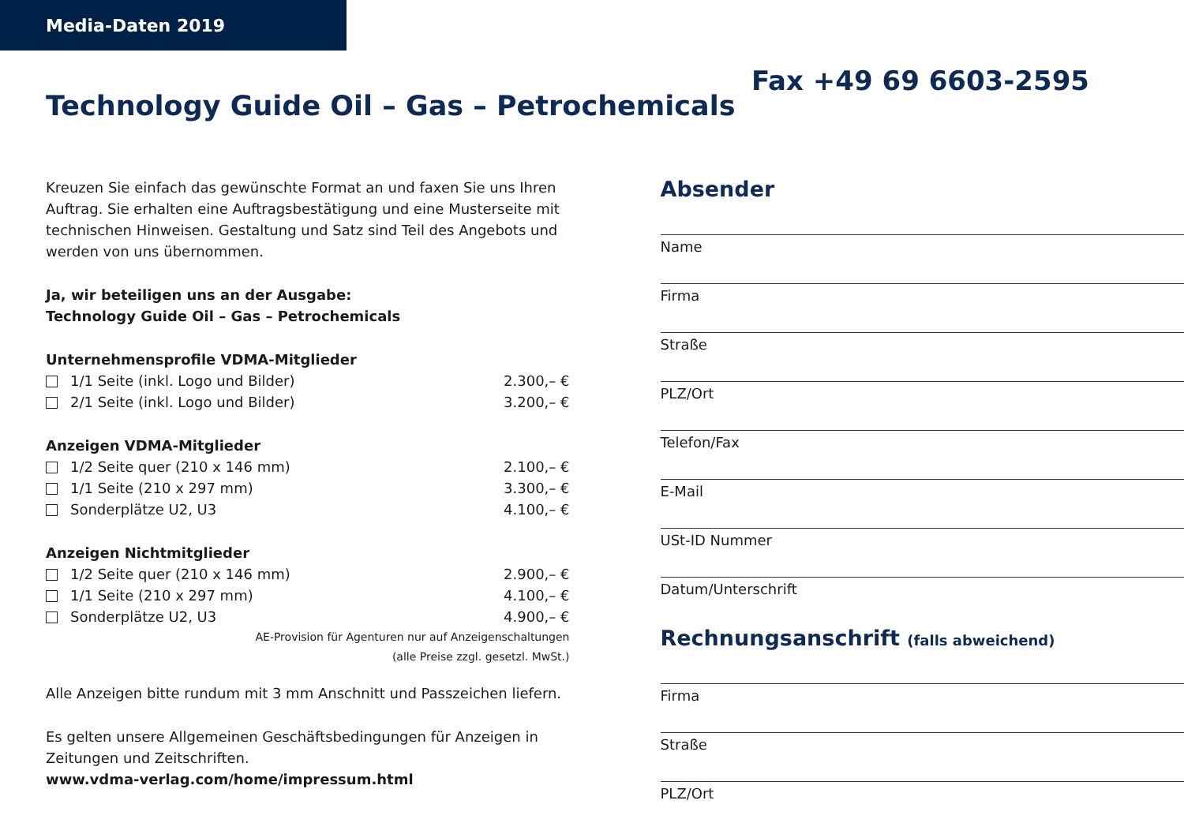Media-Daten 2019
Technology Guide Oil – Gas – Petrochemicals
Fax +49 69 6603-2595
Kreuzen Sie einfach das gewünschte Format an und faxen Sie uns Ihren Auftrag. Sie erhalten eine Auftragsbestätigung und eine Musterseite mit technischen Hinweisen. Gestaltung und Satz sind Teil des Angebots und werden von uns übernommen.
Ja, wir beteiligen uns an der Ausgabe:
Technology Guide Oil – Gas – Petrochemicals
Unternehmensprofile VDMA-Mitglieder
1/1 Seite (inkl. Logo und Bilder) 2.300,– €
2/1 Seite (inkl. Logo und Bilder) 3.200,– €
Anzeigen VDMA-Mitglieder
1/2 Seite quer (210 x 146 mm) 2.100,– €
1/1 Seite (210 x 297 mm) 3.300,– €
Sonderplätze U2, U3 4.100,– €
Anzeigen Nichtmitglieder
1/2 Seite quer (210 x 146 mm) 2.900,– €
1/1 Seite (210 x 297 mm) 4.100,– €
Sonderplätze U2, U3 4.900,– €
AE-Provision für Agenturen nur auf Anzeigenschaltungen
(alle Preise zzgl. gesetzl. MwSt.)
Alle Anzeigen bitte rundum mit 3 mm Anschnitt und Passzeichen liefern.
Es gelten unsere Allgemeinen Geschäftsbedingungen für Anzeigen in Zeitungen und Zeitschriften.
www.vdma-verlag.com/home/impressum.html
Absender
Name
Firma
Straße
PLZ/Ort
Telefon/Fax
E-Mail
USt-ID Nummer
Datum/Unterschrift
Rechnungsanschrift (falls abweichend)
Firma
Straße
PLZ/Ort